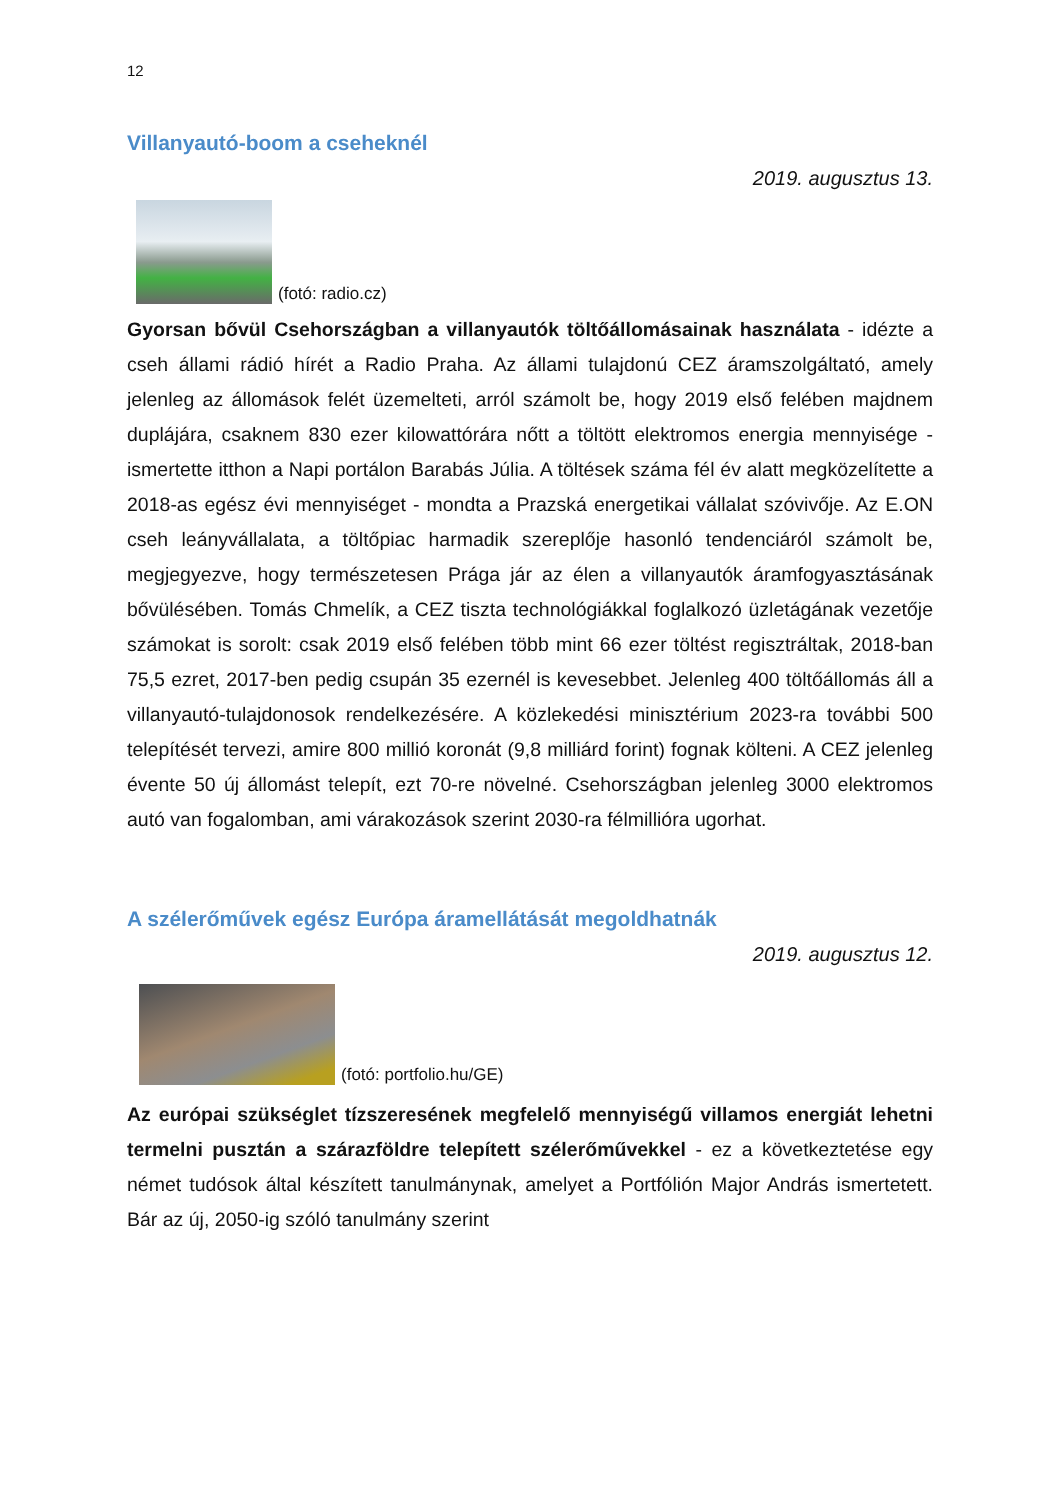12
Villanyautó-boom a cseheknél
2019. augusztus 13.
(fotó: radio.cz)
Gyorsan bővül Csehországban a villanyautók töltőállomásainak használata - idézte a cseh állami rádió hírét a Radio Praha. Az állami tulajdonú CEZ áramszolgáltató, amely jelenleg az állomások felét üzemelteti, arról számolt be, hogy 2019 első felében majdnem duplájára, csaknem 830 ezer kilowattórára nőtt a töltött elektromos energia mennyisége - ismertette itthon a Napi portálon Barabás Júlia. A töltések száma fél év alatt megközelítette a 2018-as egész évi mennyiséget - mondta a Prazská energetikai vállalat szóvivője. Az E.ON cseh leányvállalata, a töltőpiac harmadik szereplője hasonló tendenciáról számolt be, megjegyezve, hogy természetesen Prága jár az élen a villanyautók áramfogyasztásának bővülésében. Tomás Chmelík, a CEZ tiszta technológiákkal foglalkozó üzletágának vezetője számokat is sorolt: csak 2019 első felében több mint 66 ezer töltést regisztráltak, 2018-ban 75,5 ezret, 2017-ben pedig csupán 35 ezernél is kevesebbet. Jelenleg 400 töltőállomás áll a villanyautó-tulajdonosok rendelkezésére. A közlekedési minisztérium 2023-ra további 500 telepítését tervezi, amire 800 millió koronát (9,8 milliárd forint) fognak költeni. A CEZ jelenleg évente 50 új állomást telepít, ezt 70-re növelné. Csehországban jelenleg 3000 elektromos autó van fogalomban, ami várakozások szerint 2030-ra félmillióra ugorhat.
A szélerőművek egész Európa áramellátását megoldhatnák
2019. augusztus 12.
(fotó: portfolio.hu/GE)
Az európai szükséglet tízszeresének megfelelő mennyiségű villamos energiát lehetni termelni pusztán a szárazföldre telepített szélerőművekkel - ez a következtetése egy német tudósok által készített tanulmánynak, amelyet a Portfólión Major András ismertetett. Bár az új, 2050-ig szóló tanulmány szerint